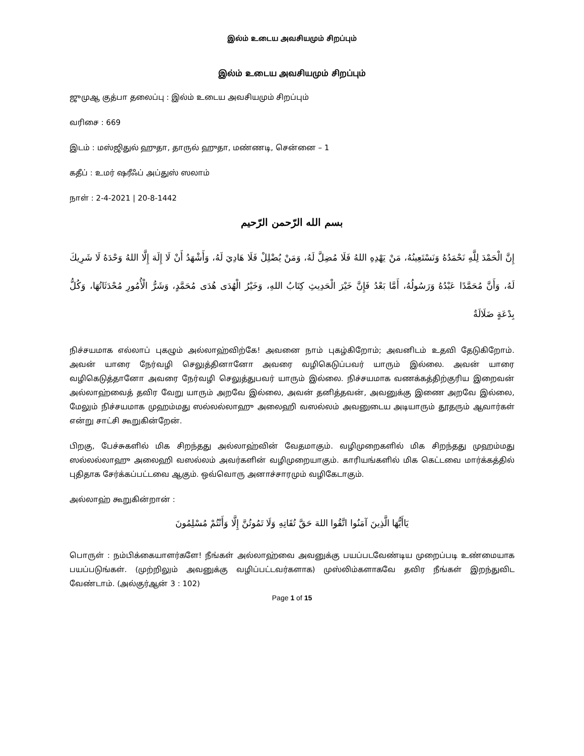இல்ம் உடைய அவசியமும் சிறப்பும்
இல்ம் உடைய அவசியமும் சிறப்பும்
ஜுமுஆ குத்பா தலைப்பு : இல்ம் உடைய அவசியமும் சிறப்பும்
வரிசை : 669
இடம் : மஸ்ஜிதுல் ஹுதா, தாருல் ஹுதா, மண்ணடி, சென்னை – 1
கதீப் : உமர் ஷரீஃப் அப்துஸ் ஸலாம்
நாள் : 2-4-2021 | 20-8-1442
بسم الله الرّحمن الرّحيم
إِنَّ الْحَمْدَ لِلَّهِ نَحْمَدُهُ وَنَسْتَعِينُهُ، مَنْ يَهْدِهِ اللهُ فَلَا مُضِلَّ لَهُ، وَمَنْ يُضْلِلْ فَلَا هَادِيَ لَهُ، وَأَشْهَدُ أَنْ لَا إِلَهَ إِلَّا اللهُ وَحْدَهُ لَا شَرِيكَ لَهُ، وَأَنَّ مُحَمَّدًا عَبْدُهُ وَرَسُولُهُ، أَمَّا بَعْدُ فَإِنَّ خَيْرَ الْحَدِيثِ كِتَابُ اللهِ، وَخَيْرُ الْهُدَى هُدَى مُحَمَّدٍ، وَشَرُّ الْأُمُورِ مُحْدَثَاتُهَا، وَكُلُّ بِدْعَةٍ ضَلَالَةٌ
நிச்சயமாக எல்லாப் புகழும் அல்லாஹ்விற்கே! அவனை நாம் புகழ்கிறோம்; அவனிடம் உதவி தேடுகிறோம். அவன் யாரை நேர்வழி செலுத்தினானோ அவரை வழிகெடுப்பவர் யாரும் இல்லை. அவன் யாரை வழிகெடுத்தானோ அவரை நேர்வழி செலுத்துபவர் யாரும் இல்லை. நிச்சயமாக வணக்கத்திற்குரிய இறைவன் அல்லாஹ்வைத் தவிர வேறு யாரும் அறவே இல்லை, அவன் தனித்தவன், அவனுக்கு இணை அறவே இல்லை, மேலும் நிச்சயமாக முஹம்மது ஸல்லல்லாஹு அலைஹி வஸல்லம் அவனுடைய அடியாரும் தூதரும் ஆவார்கள் என்று சாட்சி கூறுகின்றேன்.
பிறகு, பேச்சுகளில் மிக சிறந்தது அல்லாஹ்வின் வேதமாகும். வழிமுறைகளில் மிக சிறந்தது முஹம்மது ஸல்லல்லாஹு அலைஹி வஸல்லம் அவர்களின் வழிமுறையாகும். காரியங்களில் மிக கெட்டவை மார்க்கத்தில் புதிதாக சேர்க்கப்பட்டவை ஆகும். ஒவ்வொரு அனாச்சாரமும் வழிகேடாகும்.
அல்லாஹ் கூறுகின்றான் :
يَاأَيُّهَا الَّذِينَ آمَنُوا اتَّقُوا اللهَ حَقَّ تُقَاتِهِ وَلَا تَمُوتُنَّ إِلَّا وَأَنْتُمْ مُسْلِمُونَ
பொருள் : நம்பிக்கையாளர்களே! நீங்கள் அல்லாஹ்வை அவனுக்கு பயப்படவேண்டிய முறைப்படி உண்மையாக பயப்படுங்கள். (முற்றிலும் அவனுக்கு வழிப்பட்டவர்களாக) முஸ்லிம்களாகவே தவிர நீங்கள் இறந்துவிட வேண்டாம். (அல்குர்ஆன் 3 : 102)
Page 1 of 15